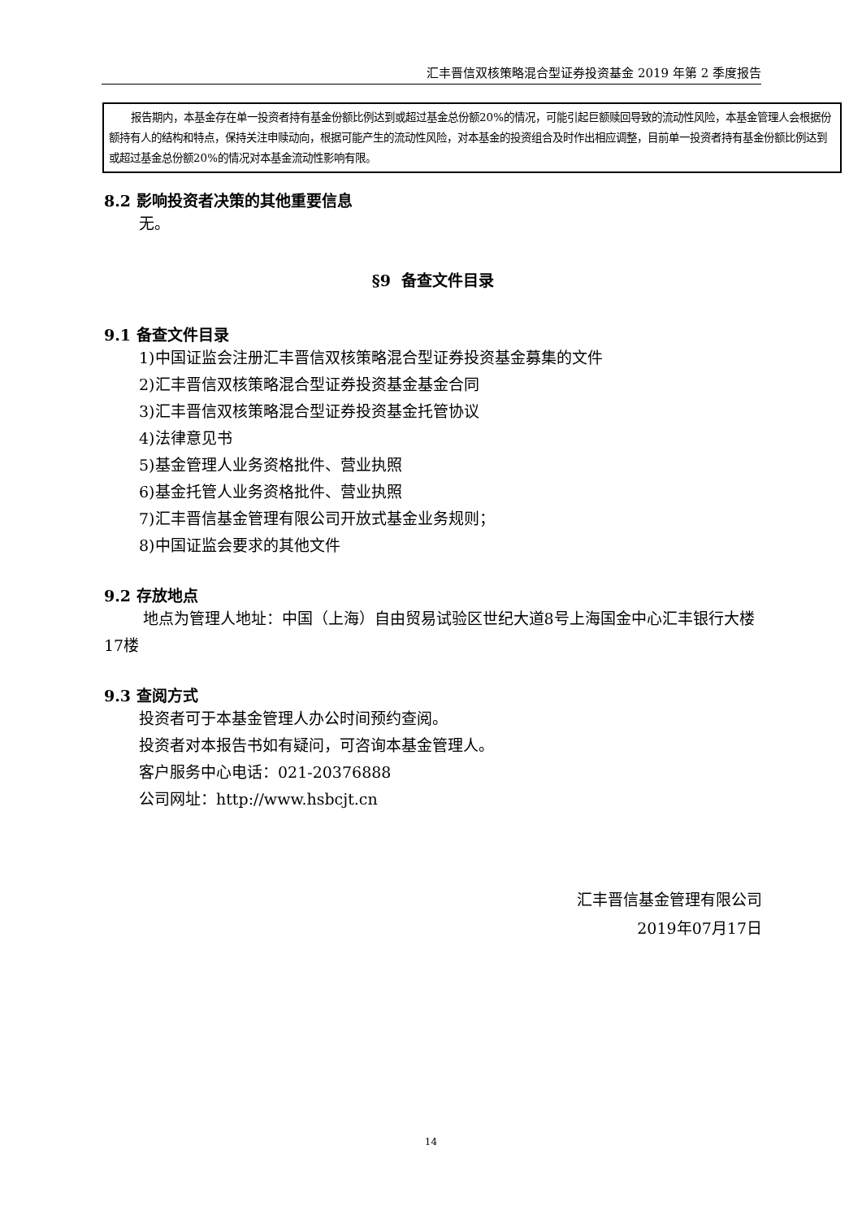汇丰晋信双核策略混合型证券投资基金 2019 年第 2 季度报告
  报告期内，本基金存在单一投资者持有基金份额比例达到或超过基金总份额20%的情况，可能引起巨额赎回导致的流动性风险，本基金管理人会根据份额持有人的结构和特点，保持关注申赎动向，根据可能产生的流动性风险，对本基金的投资组合及时作出相应调整，目前单一投资者持有基金份额比例达到或超过基金总份额20%的情况对本基金流动性影响有限。
8.2 影响投资者决策的其他重要信息
无。
§9 备查文件目录
9.1 备查文件目录
1)中国证监会注册汇丰晋信双核策略混合型证券投资基金募集的文件
2)汇丰晋信双核策略混合型证券投资基金基金合同
3)汇丰晋信双核策略混合型证券投资基金托管协议
4)法律意见书
5)基金管理人业务资格批件、营业执照
6)基金托管人业务资格批件、营业执照
7)汇丰晋信基金管理有限公司开放式基金业务规则；
8)中国证监会要求的其他文件
9.2 存放地点
   地点为管理人地址：中国（上海）自由贸易试验区世纪大道8号上海国金中心汇丰银行大楼17楼
9.3 查阅方式
投资者可于本基金管理人办公时间预约查阅。
投资者对本报告书如有疑问，可咨询本基金管理人。
客户服务中心电话：021-20376888
公司网址：http://www.hsbcjt.cn
汇丰晋信基金管理有限公司
2019年07月17日
14